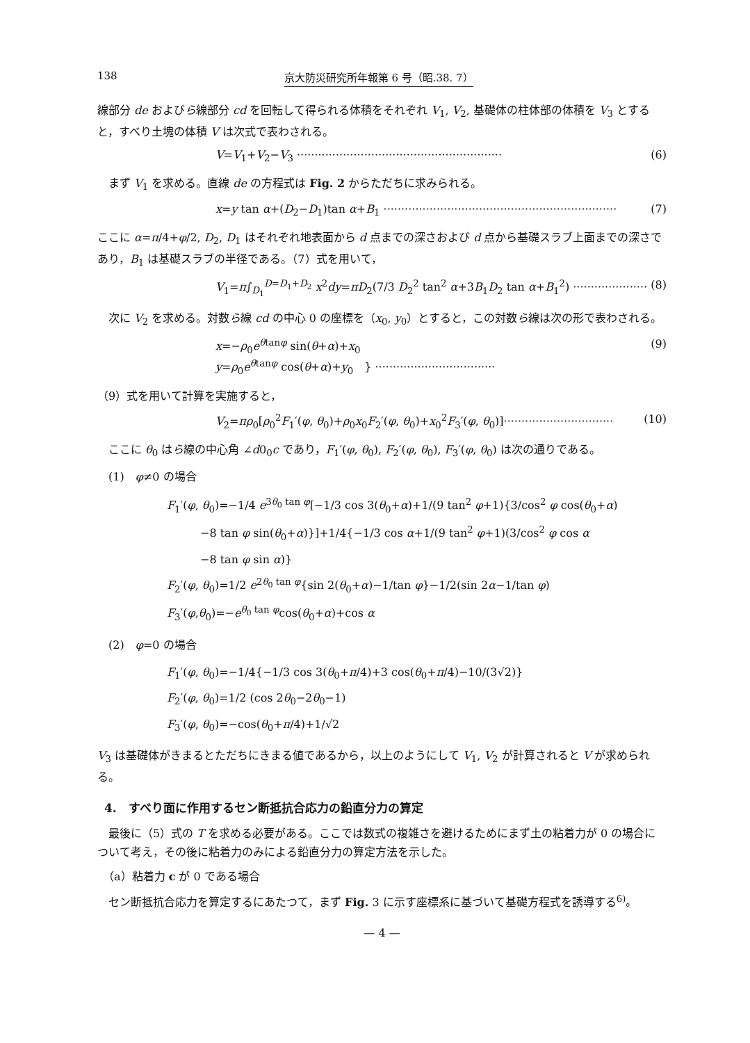138 京大防災研究所年報第 6 号（昭.38. 7）
線部分 de およびら線部分 cd を回転して得られる体積をそれぞれ V<sub>1</sub>, V<sub>2</sub>, 基礎体の柱体部の体積を V<sub>3</sub> とすると，すべり土塊の体積 V は次式で表わされる。
V=V<sub>1</sub>+V<sub>2</sub>−V<sub>3</sub> ·························································· (6)
　まず V<sub>1</sub> を求める。直線 de の方程式は Fig. 2 からただちに求みられる。
x=y tan α+(D<sub>2</sub>−D<sub>1</sub>)tan α+B<sub>1</sub> ·································································· (7)
ここに α=π/4+φ/2, D<sub>2</sub>, D<sub>1</sub> はそれぞれ地表面から d 点までの深さおよび d 点から基礎スラブ上面までの深さであり，B<sub>1</sub> は基礎スラブの半径である。（7）式を用いて，
V<sub>1</sub>=π∫<sub>D<sub>1</sub></sub><sup>D=D<sub>1</sub>+D<sub>2</sub></sup> x<sup>2</sup>dy=πD<sub>2</sub>(7/3 D<sub>2</sub><sup>2</sup> tan<sup>2</sup> α+3B<sub>1</sub>D<sub>2</sub> tan α+B<sub>1</sub><sup>2</sup>) ····················· (8)
　次に V<sub>2</sub> を求める。対数ら線 cd の中心 0 の座標を（x<sub>0</sub>, y<sub>0</sub>）とすると，この対数ら線は次の形で表わされる。
x=−ρ<sub>0</sub>e<sup>θtanφ</sup> sin(θ+α)+x<sub>0</sub>
y=ρ<sub>0</sub>e<sup>θtanφ</sup> cos(θ+α)+y<sub>0</sub>　} ·································· (9)
（9）式を用いて計算を実施すると，
V<sub>2</sub>=πρ<sub>0</sub>[ρ<sub>0</sub><sup>2</sup>F<sub>1</sub>′(φ, θ<sub>0</sub>)+ρ<sub>0</sub>x<sub>0</sub>F<sub>2</sub>′(φ, θ<sub>0</sub>)+x<sub>0</sub><sup>2</sup>F<sub>3</sub>′(φ, θ<sub>0</sub>)]······························· (10)
　ここに θ<sub>0</sub> はら線の中心角 ∠d0<sub>0</sub>c であり，F<sub>1</sub>′(φ, θ<sub>0</sub>), F<sub>2</sub>′(φ, θ<sub>0</sub>), F<sub>3</sub>′(φ, θ<sub>0</sub>) は次の通りである。
　(1)　φ≠0 の場合
F<sub>1</sub>′(φ, θ<sub>0</sub>)=−1/4 e<sup>3θ<sub>0</sub> tan φ</sup>[−1/3 cos 3(θ<sub>0</sub>+α)+1/(9 tan<sup>2</sup> φ+1){3/cos<sup>2</sup> φ cos(θ<sub>0</sub>+α)
　　　−8 tan φ sin(θ<sub>0</sub>+α)}]+1/4{−1/3 cos α+1/(9 tan<sup>2</sup> φ+1)(3/cos<sup>2</sup> φ cos α
　　　−8 tan φ sin α)}
F<sub>2</sub>′(φ, θ<sub>0</sub>)=1/2 e<sup>2θ<sub>0</sub> tan φ</sup>{sin 2(θ<sub>0</sub>+α)−1/tan φ}−1/2(sin 2α−1/tan φ)
F<sub>3</sub>′(φ,θ<sub>0</sub>)=−e<sup>θ<sub>0</sub> tan φ</sup>cos(θ<sub>0</sub>+α)+cos α
　(2)　φ=0 の場合
F<sub>1</sub>′(φ, θ<sub>0</sub>)=−1/4{−1/3 cos 3(θ<sub>0</sub>+π/4)+3 cos(θ<sub>0</sub>+π/4)−10/(3√2)}
F<sub>2</sub>′(φ, θ<sub>0</sub>)=1/2 (cos 2θ<sub>0</sub>−2θ<sub>0</sub>−1)
F<sub>3</sub>′(φ, θ<sub>0</sub>)=−cos(θ<sub>0</sub>+π/4)+1/√2
V<sub>3</sub> は基礎体がきまるとただちにきまる値であるから，以上のようにして V<sub>1</sub>, V<sub>2</sub> が計算されると V が求められる。
4.　すべり面に作用するセン断抵抗合応力の鉛直分力の算定
　最後に（5）式の T を求める必要がある。ここでは数式の複雑さを避けるためにまず土の粘着力が 0 の場合について考え，その後に粘着力のみによる鉛直分力の算定方法を示した。
　（a）粘着力 c が 0 である場合
　セン断抵抗合応力を算定するにあたつて，まず Fig. 3 に示す座標系に基づいて基礎方程式を誘導する<sup>6)</sup>。
— 4 —